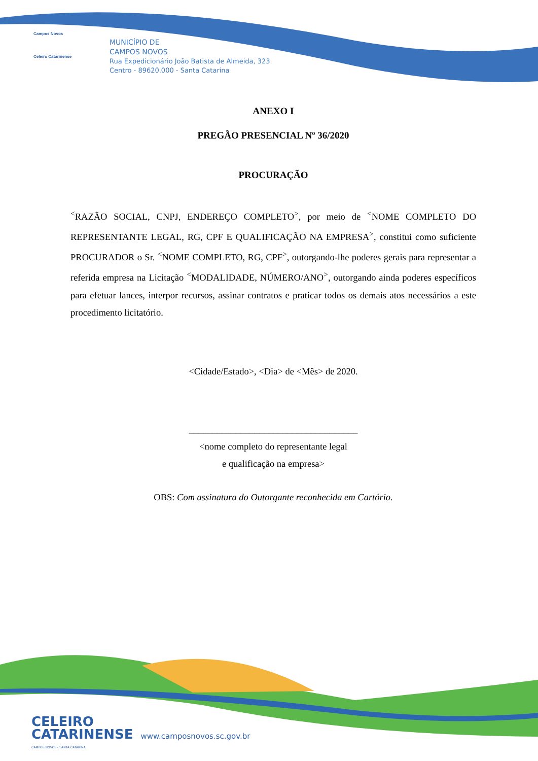Campos Novos
Celeiro Catarinense
MUNICÍPIO DE
CAMPOS NOVOS
Rua Expedicionário João Batista de Almeida, 323
Centro - 89620.000 - Santa Catarina
ANEXO I
PREGÃO PRESENCIAL Nº 36/2020
PROCURAÇÃO
<sup><</sup>RAZÃO SOCIAL, CNPJ, ENDEREÇO COMPLETO<sup>></sup>, por meio de <sup><</sup>NOME COMPLETO DO REPRESENTANTE LEGAL, RG, CPF E QUALIFICAÇÃO NA EMPRESA<sup>></sup>, constitui como suficiente PROCURADOR o Sr. <sup><</sup>NOME COMPLETO, RG, CPF<sup>></sup>, outorgando-lhe poderes gerais para representar a referida empresa na Licitação <sup><</sup>MODALIDADE, NÚMERO/ANO<sup>></sup>, outorgando ainda poderes específicos para efetuar lances, interpor recursos, assinar contratos e praticar todos os demais atos necessários a este procedimento licitatório.
<Cidade/Estado>, <Dia> de <Mês> de 2020.
____________________________________
<nome completo do representante legal
e qualificação na empresa>
OBS: Com assinatura do Outorgante reconhecida em Cartório.
CELEIRO
CATARINENSE www.camposnovos.sc.gov.br
CAMPOS NOVOS - SANTA CATARINA